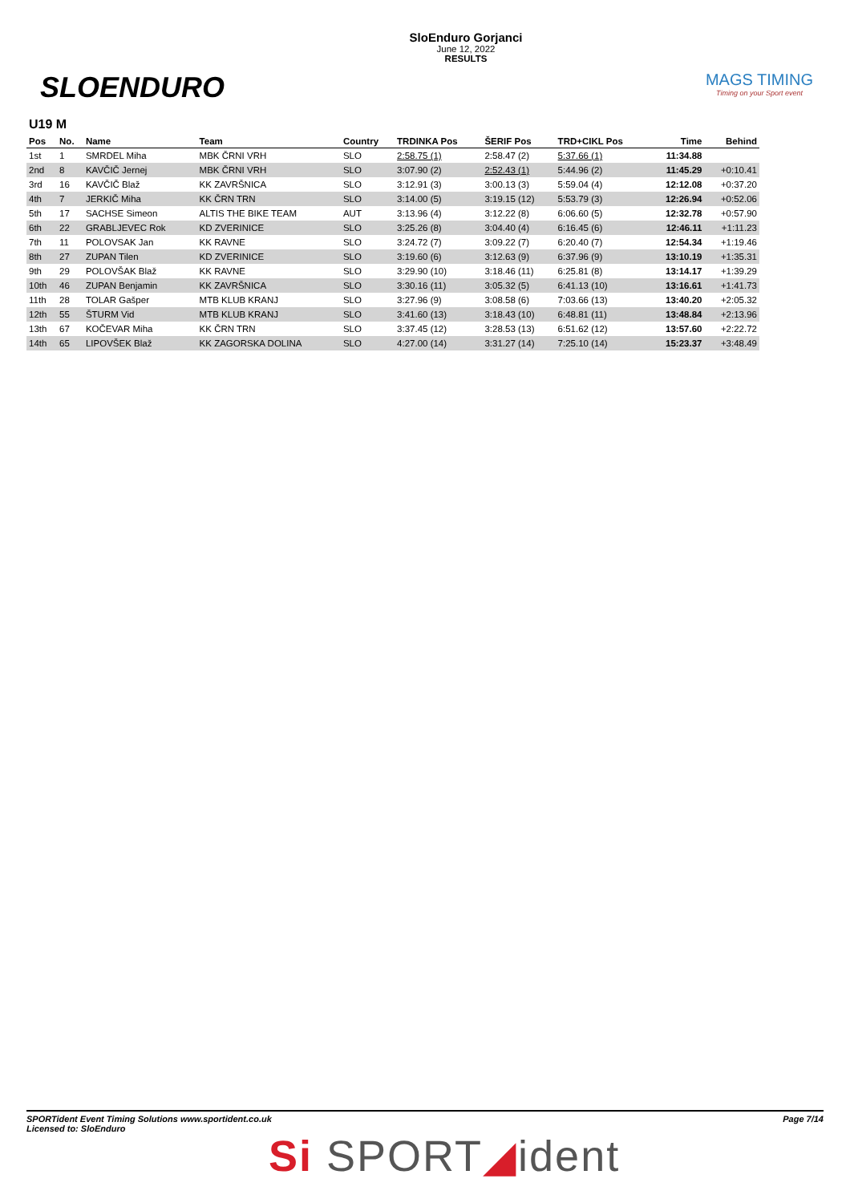SLOENDURO
SloEnduro Gorjanci
June 12, 2022
RESULTS
MAGS TIMING
Timing on your Sport event
U19 M
| Pos | No. | Name | Team | Country | TRDINKA Pos | ŠERIF Pos | TRD+CIKL Pos | Time | Behind |
| --- | --- | --- | --- | --- | --- | --- | --- | --- | --- |
| 1st | 1 | SMRDEL Miha | MBK ČRNI VRH | SLO | 2:58.75 (1) | 2:58.47 (2) | 5:37.66 (1) | 11:34.88 | |
| 2nd | 8 | KAVČIČ Jernej | MBK ČRNI VRH | SLO | 3:07.90 (2) | 2:52.43 (1) | 5:44.96 (2) | 11:45.29 | +0:10.41 |
| 3rd | 16 | KAVČIČ Blaž | KK ZAVRŠNICA | SLO | 3:12.91 (3) | 3:00.13 (3) | 5:59.04 (4) | 12:12.08 | +0:37.20 |
| 4th | 7 | JERKIČ Miha | KK ČRN TRN | SLO | 3:14.00 (5) | 3:19.15 (12) | 5:53.79 (3) | 12:26.94 | +0:52.06 |
| 5th | 17 | SACHSE Simeon | ALTIS THE BIKE TEAM | AUT | 3:13.96 (4) | 3:12.22 (8) | 6:06.60 (5) | 12:32.78 | +0:57.90 |
| 6th | 22 | GRABLJEVEC Rok | KD ZVERINICE | SLO | 3:25.26 (8) | 3:04.40 (4) | 6:16.45 (6) | 12:46.11 | +1:11.23 |
| 7th | 11 | POLOVSAK Jan | KK RAVNE | SLO | 3:24.72 (7) | 3:09.22 (7) | 6:20.40 (7) | 12:54.34 | +1:19.46 |
| 8th | 27 | ZUPAN Tilen | KD ZVERINICE | SLO | 3:19.60 (6) | 3:12.63 (9) | 6:37.96 (9) | 13:10.19 | +1:35.31 |
| 9th | 29 | POLOVŠAK Blaž | KK RAVNE | SLO | 3:29.90 (10) | 3:18.46 (11) | 6:25.81 (8) | 13:14.17 | +1:39.29 |
| 10th | 46 | ZUPAN Benjamin | KK ZAVRŠNICA | SLO | 3:30.16 (11) | 3:05.32 (5) | 6:41.13 (10) | 13:16.61 | +1:41.73 |
| 11th | 28 | TOLAR Gašper | MTB KLUB KRANJ | SLO | 3:27.96 (9) | 3:08.58 (6) | 7:03.66 (13) | 13:40.20 | +2:05.32 |
| 12th | 55 | ŠTURM Vid | MTB KLUB KRANJ | SLO | 3:41.60 (13) | 3:18.43 (10) | 6:48.81 (11) | 13:48.84 | +2:13.96 |
| 13th | 67 | KOČEVAR Miha | KK ČRN TRN | SLO | 3:37.45 (12) | 3:28.53 (13) | 6:51.62 (12) | 13:57.60 | +2:22.72 |
| 14th | 65 | LIPOVŠEK Blaž | KK ZAGORSKA DOLINA | SLO | 4:27.00 (14) | 3:31.27 (14) | 7:25.10 (14) | 15:23.37 | +3:48.49 |
SPORTident Event Timing Solutions www.sportident.co.uk
Licensed to: SloEnduro
Page 7/14
Si SPORT◢ident